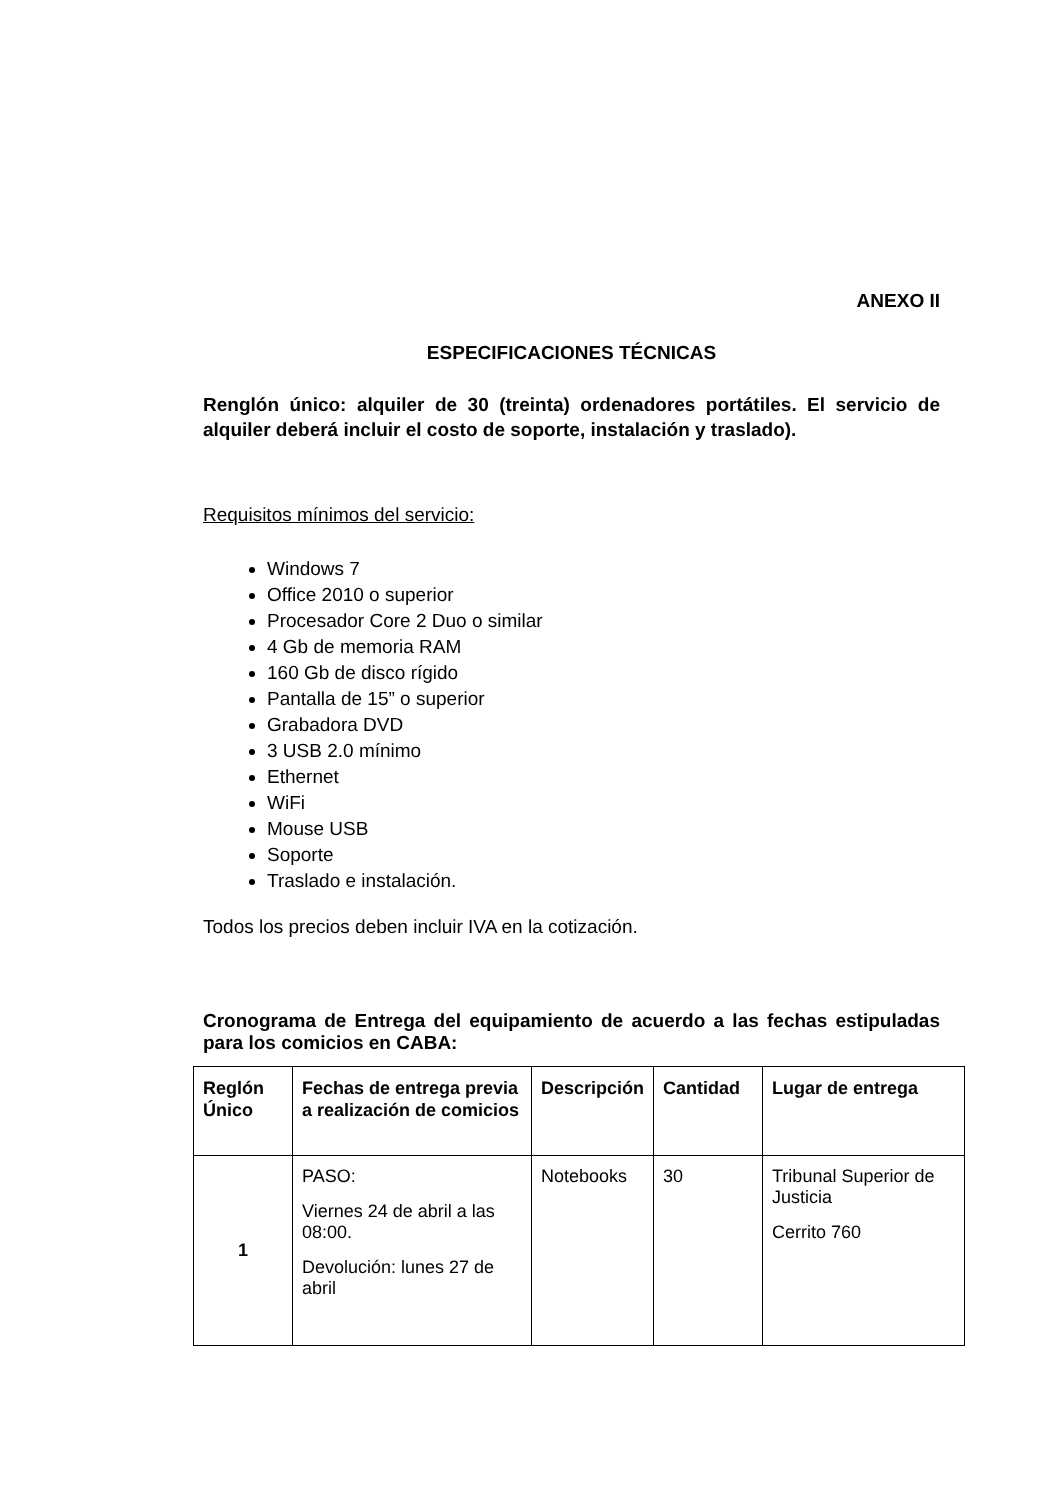ANEXO II
ESPECIFICACIONES TÉCNICAS
Renglón único: alquiler de 30 (treinta) ordenadores portátiles. El servicio de alquiler deberá incluir el costo de soporte, instalación y traslado).
Requisitos mínimos del servicio:
Windows 7
Office 2010 o superior
Procesador Core 2 Duo o similar
4 Gb de memoria RAM
160 Gb de disco rígido
Pantalla de 15” o superior
Grabadora DVD
3 USB 2.0 mínimo
Ethernet
WiFi
Mouse USB
Soporte
Traslado e instalación.
Todos los precios deben incluir IVA en la cotización.
Cronograma de Entrega del equipamiento de acuerdo a las fechas estipuladas para los comicios en CABA:
| Reglón Único | Fechas de entrega previa a realización de comicios | Descripción | Cantidad | Lugar de entrega |
| --- | --- | --- | --- | --- |
| 1 | PASO: Viernes 24 de abril a las 08:00. Devolución: lunes 27 de abril | Notebooks | 30 | Tribunal Superior de Justicia Cerrito 760 |